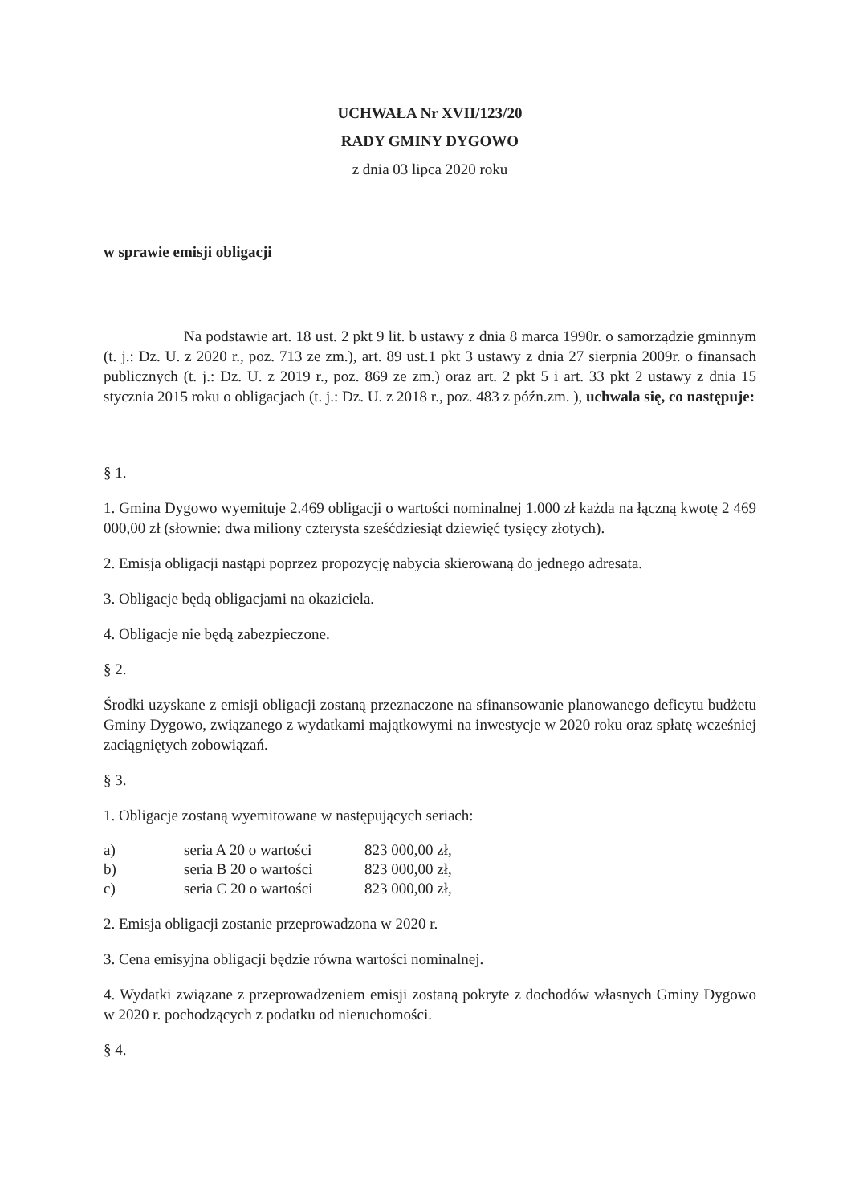UCHWAŁA Nr XVII/123/20
RADY GMINY DYGOWO
z dnia 03 lipca 2020 roku
w sprawie emisji obligacji
Na podstawie art. 18 ust. 2 pkt 9 lit. b ustawy z dnia 8 marca 1990r. o samorządzie gminnym (t. j.: Dz. U. z 2020 r., poz. 713 ze zm.), art. 89 ust.1 pkt 3 ustawy z dnia 27 sierpnia 2009r. o finansach publicznych (t. j.: Dz. U. z 2019 r., poz. 869 ze zm.) oraz art. 2 pkt 5 i art. 33 pkt 2 ustawy z dnia 15 stycznia 2015 roku o obligacjach (t. j.: Dz. U. z 2018 r., poz. 483 z późn.zm. ), uchwala się, co następuje:
§ 1.
1. Gmina Dygowo wyemituje 2.469 obligacji o wartości nominalnej 1.000 zł każda na łączną kwotę 2 469 000,00 zł (słownie: dwa miliony czterysta sześćdziesiąt dziewięć tysięcy złotych).
2. Emisja obligacji nastąpi poprzez propozycję nabycia skierowaną do jednego adresata.
3. Obligacje będą obligacjami na okaziciela.
4. Obligacje nie będą zabezpieczone.
§ 2.
Środki uzyskane z emisji obligacji zostaną przeznaczone na sfinansowanie planowanego deficytu budżetu Gminy Dygowo, związanego z wydatkami majątkowymi na inwestycje w 2020 roku oraz spłatę wcześniej zaciągniętych zobowiązań.
§ 3.
1. Obligacje zostaną wyemitowane w następujących seriach:
| a) | seria A 20 o wartości | 823 000,00 zł, |
| b) | seria B 20 o wartości | 823 000,00 zł, |
| c) | seria C 20 o wartości | 823 000,00 zł, |
2. Emisja obligacji zostanie przeprowadzona w 2020 r.
3. Cena emisyjna obligacji będzie równa wartości nominalnej.
4. Wydatki związane z przeprowadzeniem emisji zostaną pokryte z dochodów własnych Gminy Dygowo w 2020 r. pochodzących z podatku od nieruchomości.
§ 4.